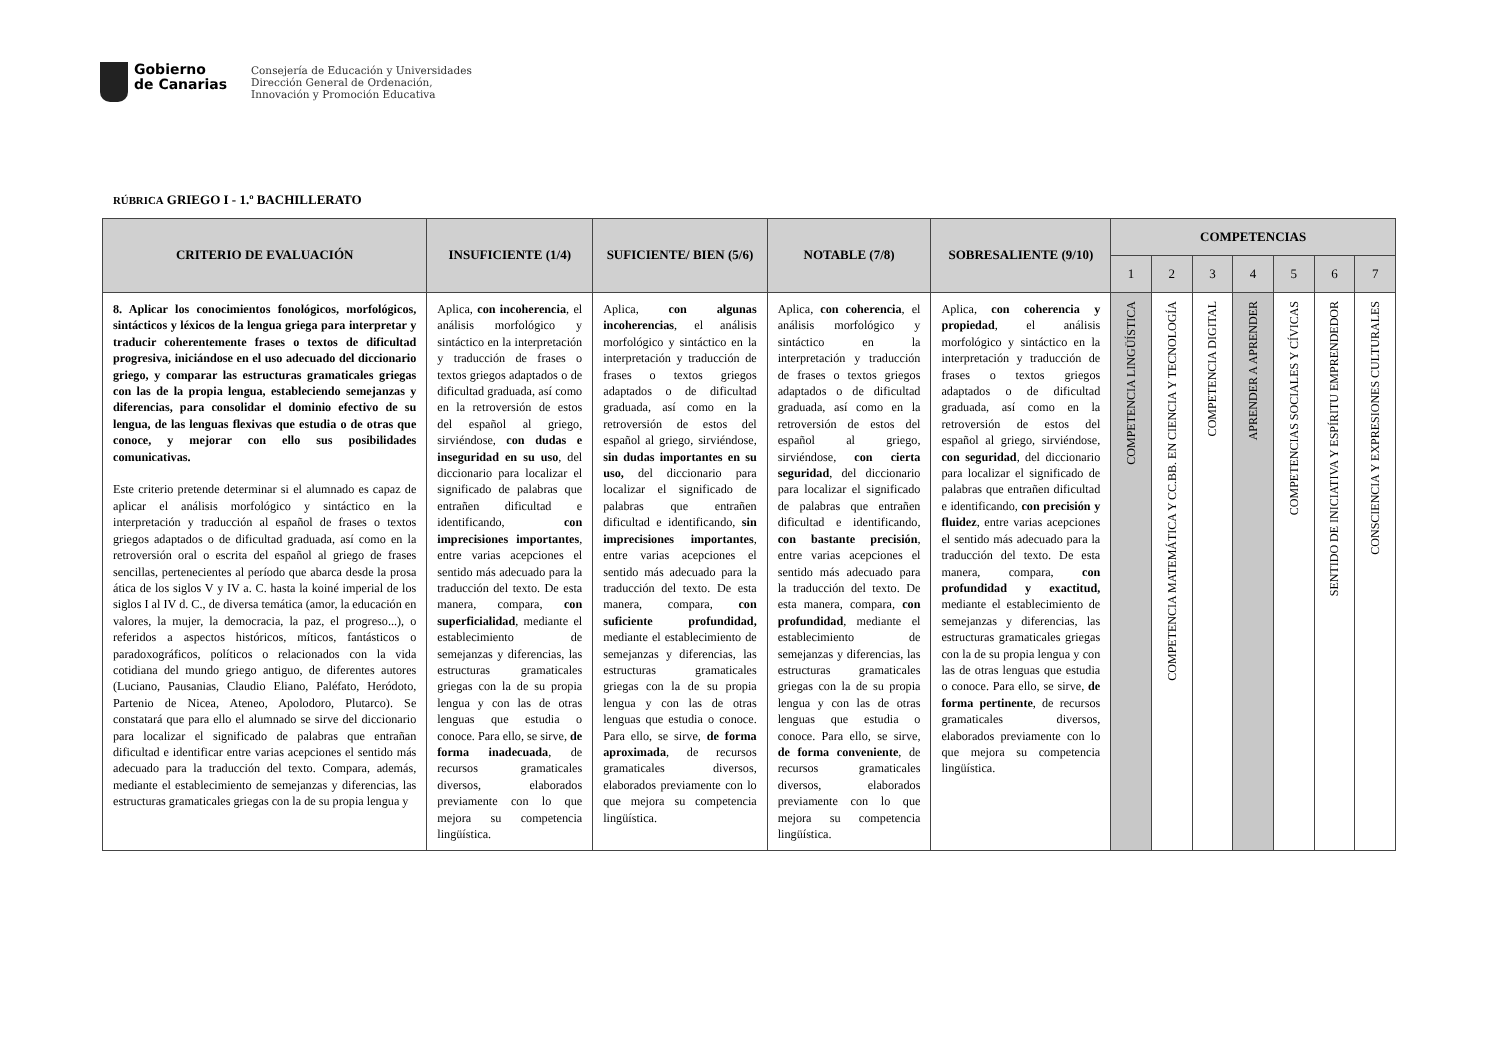Gobierno
de Canarias
Consejería de Educación y Universidades
Dirección General de Ordenación,
Innovación y Promoción Educativa
RÚBRICA GRIEGO I - 1.º BACHILLERATO
| CRITERIO DE EVALUACIÓN | INSUFICIENTE (1/4) | SUFICIENTE/ BIEN (5/6) | NOTABLE (7/8) | SOBRESALIENTE (9/10) | COMPETENCIAS | | | | | | |
| --- | --- | --- | --- | --- | --- | --- | --- | --- | --- | --- | --- |
| | | | | | 1 | 2 | 3 | 4 | 5 | 6 | 7 |
| 8. Aplicar los conocimientos fonológicos, morfológicos, sintácticos y léxicos de la lengua griega para interpretar y traducir coherentemente frases o textos de dificultad progresiva, iniciándose en el uso adecuado del diccionario griego, y comparar las estructuras gramaticales griegas con las de la propia lengua, estableciendo semejanzas y diferencias, para consolidar el dominio efectivo de su lengua, de las lenguas flexivas que estudia o de otras que conoce, y mejorar con ello sus posibilidades comunicativas. Este criterio pretende determinar si el alumnado es capaz de aplicar el análisis morfológico y sintáctico en la interpretación y traducción al español de frases o textos griegos adaptados o de dificultad graduada, así como en la retroversión oral o escrita del español al griego de frases sencillas, pertenecientes al período que abarca desde la prosa ática de los siglos V y IV a. C. hasta la koiné imperial de los siglos I al IV d. C., de diversa temática (amor, la educación en valores, la mujer, la democracia, la paz, el progreso...), o referidos a aspectos históricos, míticos, fantásticos o paradoxográficos, políticos o relacionados con la vida cotidiana del mundo griego antiguo, de diferentes autores (Luciano, Pausanias, Claudio Eliano, Paléfato, Heródoto, Partenio de Nicea, Ateneo, Apolodoro, Plutarco). Se constatará que para ello el alumnado se sirve del diccionario para localizar el significado de palabras que entrañan dificultad e identificar entre varias acepciones el sentido más adecuado para la traducción del texto. Compara, además, mediante el establecimiento de semejanzas y diferencias, las estructuras gramaticales griegas con la de su propia lengua y | Aplica, con incoherencia , el análisis morfológico y sintáctico en la interpretación y traducción de frases o textos griegos adaptados o de dificultad graduada, así como en la retroversión de estos del español al griego, sirviéndose, con dudas e inseguridad en su uso , del diccionario para localizar el significado de palabras que entrañen dificultad e identificando, con imprecisiones importantes , entre varias acepciones el sentido más adecuado para la traducción del texto. De esta manera, compara, con superficialidad , mediante el establecimiento de semejanzas y diferencias, las estructuras gramaticales griegas con la de su propia lengua y con las de otras lenguas que estudia o conoce. Para ello, se sirve, de forma inadecuada , de recursos gramaticales diversos, elaborados previamente con lo que mejora su competencia lingüística. | Aplica, con algunas incoherencias , el análisis morfológico y sintáctico en la interpretación y traducción de frases o textos griegos adaptados o de dificultad graduada, así como en la retroversión de estos del español al griego, sirviéndose, sin dudas importantes en su uso, del diccionario para localizar el significado de palabras que entrañen dificultad e identificando, sin imprecisiones importantes , entre varias acepciones el sentido más adecuado para la traducción del texto. De esta manera, compara, con suficiente profundidad, mediante el establecimiento de semejanzas y diferencias, las estructuras gramaticales griegas con la de su propia lengua y con las de otras lenguas que estudia o conoce. Para ello, se sirve, de forma aproximada , de recursos gramaticales diversos, elaborados previamente con lo que mejora su competencia lingüística. | Aplica, con coherencia , el análisis morfológico y sintáctico en la interpretación y traducción de frases o textos griegos adaptados o de dificultad graduada, así como en la retroversión de estos del español al griego, sirviéndose, con cierta seguridad , del diccionario para localizar el significado de palabras que entrañen dificultad e identificando, con bastante precisión , entre varias acepciones el sentido más adecuado para la traducción del texto. De esta manera, compara, con profundidad , mediante el establecimiento de semejanzas y diferencias, las estructuras gramaticales griegas con la de su propia lengua y con las de otras lenguas que estudia o conoce. Para ello, se sirve, de forma conveniente , de recursos gramaticales diversos, elaborados previamente con lo que mejora su competencia lingüística. | Aplica, con coherencia y propiedad , el análisis morfológico y sintáctico en la interpretación y traducción de frases o textos griegos adaptados o de dificultad graduada, así como en la retroversión de estos del español al griego, sirviéndose, con seguridad , del diccionario para localizar el significado de palabras que entrañen dificultad e identificando, con precisión y fluidez , entre varias acepciones el sentido más adecuado para la traducción del texto. De esta manera, compara, con profundidad y exactitud, mediante el establecimiento de semejanzas y diferencias, las estructuras gramaticales griegas con la de su propia lengua y con las de otras lenguas que estudia o conoce. Para ello, se sirve, de forma pertinente , de recursos gramaticales diversos, elaborados previamente con lo que mejora su competencia lingüística. | COMPETENCIA LINGÜÍSTICA | COMPETENCIA MATEMÁTICA Y CC.BB. EN CIENCIA Y TECNOLOGÍA | COMPETENCIA DIGITAL | APRENDER A APRENDER | COMPETENCIAS SOCIALES Y CÍVICAS | SENTIDO DE INICIATIVA Y ESPÍRITU EMPRENDEDOR | CONSCIENCIA Y EXPRESIONES CULTURALES |